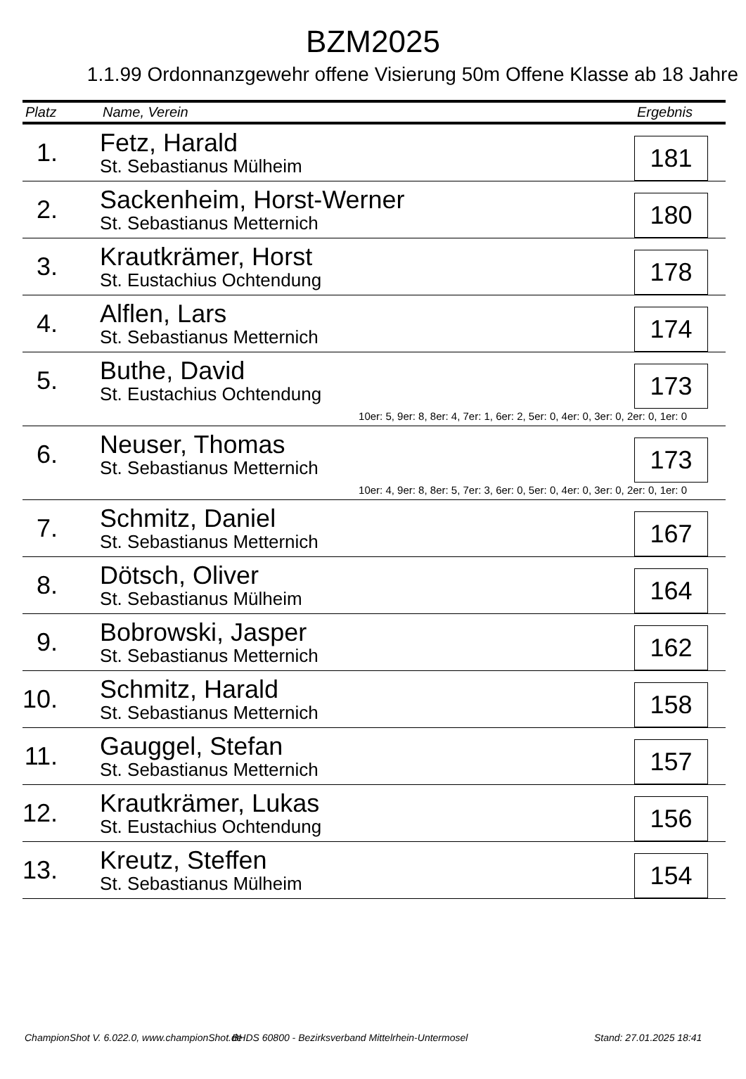BZM2025
1.1.99 Ordonnanzgewehr offene Visierung 50m Offene Klasse ab 18 Jahre
| Platz | Name, Verein | Ergebnis |
| --- | --- | --- |
| 1. | Fetz, Harald St. Sebastianus Mülheim | 181 |
| 2. | Sackenheim, Horst-Werner St. Sebastianus Metternich | 180 |
| 3. | Krautkrämer, Horst St. Eustachius Ochtendung | 178 |
| 4. | Alflen, Lars St. Sebastianus Metternich | 174 |
| 5. | Buthe, David St. Eustachius Ochtendung | 173 |
| 10er: 5, 9er: 8, 8er: 4, 7er: 1, 6er: 2, 5er: 0, 4er: 0, 3er: 0, 2er: 0, 1er: 0 | | |
| 6. | Neuser, Thomas St. Sebastianus Metternich | 173 |
| 10er: 4, 9er: 8, 8er: 5, 7er: 3, 6er: 0, 5er: 0, 4er: 0, 3er: 0, 2er: 0, 1er: 0 | | |
| 7. | Schmitz, Daniel St. Sebastianus Metternich | 167 |
| 8. | Dötsch, Oliver St. Sebastianus Mülheim | 164 |
| 9. | Bobrowski, Jasper St. Sebastianus Metternich | 162 |
| 10. | Schmitz, Harald St. Sebastianus Metternich | 158 |
| 11. | Gauggel, Stefan St. Sebastianus Metternich | 157 |
| 12. | Krautkrämer, Lukas St. Eustachius Ochtendung | 156 |
| 13. | Kreutz, Steffen St. Sebastianus Mülheim | 154 |
ChampionShot V. 6.022.0, www.championShot.de
BHDS 60800 - Bezirksverband Mittelrhein-Untermosel
Stand: 27.01.2025 18:41